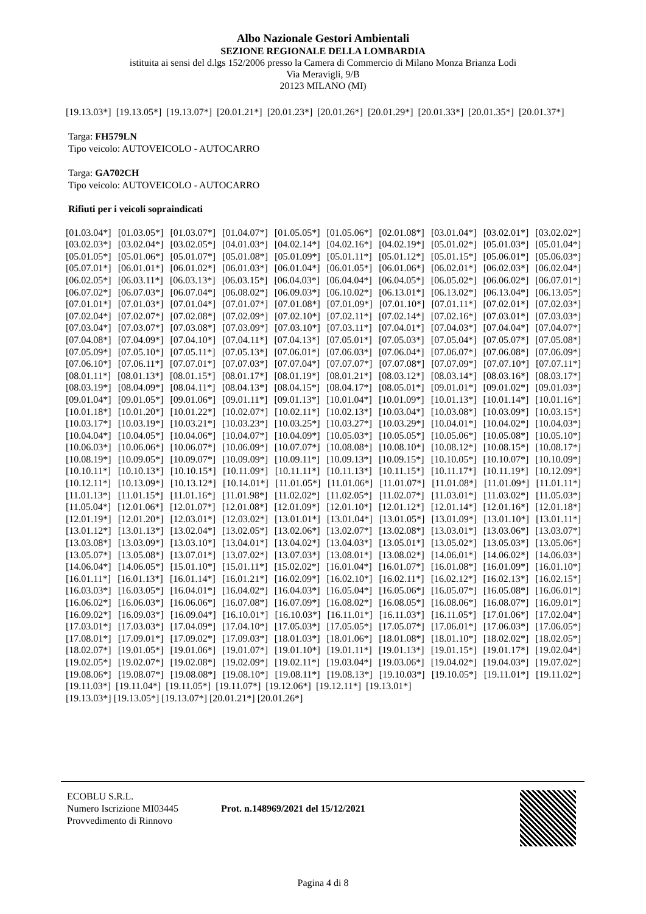Albo Nazionale Gestori Ambientali
SEZIONE REGIONALE DELLA LOMBARDIA
istituita ai sensi del d.lgs 152/2006 presso la Camera di Commercio di Milano Monza Brianza Lodi
Via Meravigli, 9/B
20123 MILANO (MI)
[19.13.03*] [19.13.05*] [19.13.07*] [20.01.21*] [20.01.23*] [20.01.26*] [20.01.29*] [20.01.33*] [20.01.35*] [20.01.37*]
Targa: FH579LN
Tipo veicolo: AUTOVEICOLO - AUTOCARRO
Targa: GA702CH
Tipo veicolo: AUTOVEICOLO - AUTOCARRO
Rifiuti per i veicoli sopraindicati
[01.03.04*] [01.03.05*] [01.03.07*] [01.04.07*] [01.05.05*] [01.05.06*] [02.01.08*] [03.01.04*] [03.02.01*] [03.02.02*] [03.02.03*] [03.02.04*] [03.02.05*] [04.01.03*] [04.02.14*] [04.02.16*] [04.02.19*] [05.01.02*] [05.01.03*] [05.01.04*] [05.01.05*] [05.01.06*] [05.01.07*] [05.01.08*] [05.01.09*] [05.01.11*] [05.01.12*] [05.01.15*] [05.06.01*] [05.06.03*] [05.07.01*] [06.01.01*] [06.01.02*] [06.01.03*] [06.01.04*] [06.01.05*] [06.01.06*] [06.02.01*] [06.02.03*] [06.02.04*] [06.02.05*] [06.03.11*] [06.03.13*] [06.03.15*] [06.04.03*] [06.04.04*] [06.04.05*] [06.05.02*] [06.06.02*] [06.07.01*] [06.07.02*] [06.07.03*] [06.07.04*] [06.08.02*] [06.09.03*] [06.10.02*] [06.13.01*] [06.13.02*] [06.13.04*] [06.13.05*] [07.01.01*] [07.01.03*] [07.01.04*] [07.01.07*] [07.01.08*] [07.01.09*] [07.01.10*] [07.01.11*] [07.02.01*] [07.02.03*] [07.02.04*] [07.02.07*] [07.02.08*] [07.02.09*] [07.02.10*] [07.02.11*] [07.02.14*] [07.02.16*] [07.03.01*] [07.03.03*] [07.03.04*] [07.03.07*] [07.03.08*] [07.03.09*] [07.03.10*] [07.03.11*] [07.04.01*] [07.04.03*] [07.04.04*] [07.04.07*] [07.04.08*] [07.04.09*] [07.04.10*] [07.04.11*] [07.04.13*] [07.05.01*] [07.05.03*] [07.05.04*] [07.05.07*] [07.05.08*] [07.05.09*] [07.05.10*] [07.05.11*] [07.05.13*] [07.06.01*] [07.06.03*] [07.06.04*] [07.06.07*] [07.06.08*] [07.06.09*] [07.06.10*] [07.06.11*] [07.07.01*] [07.07.03*] [07.07.04*] [07.07.07*] [07.07.08*] [07.07.09*] [07.07.10*] [07.07.11*] [08.01.11*] [08.01.13*] [08.01.15*] [08.01.17*] [08.01.19*] [08.01.21*] [08.03.12*] [08.03.14*] [08.03.16*] [08.03.17*] [08.03.19*] [08.04.09*] [08.04.11*] [08.04.13*] [08.04.15*] [08.04.17*] [08.05.01*] [09.01.01*] [09.01.02*] [09.01.03*] [09.01.04*] [09.01.05*] [09.01.06*] [09.01.11*] [09.01.13*] [10.01.04*] [10.01.09*] [10.01.13*] [10.01.14*] [10.01.16*] [10.01.18*] [10.01.20*] [10.01.22*] [10.02.07*] [10.02.11*] [10.02.13*] [10.03.04*] [10.03.08*] [10.03.09*] [10.03.15*] [10.03.17*] [10.03.19*] [10.03.21*] [10.03.23*] [10.03.25*] [10.03.27*] [10.03.29*] [10.04.01*] [10.04.02*] [10.04.03*] [10.04.04*] [10.04.05*] [10.04.06*] [10.04.07*] [10.04.09*] [10.05.03*] [10.05.05*] [10.05.06*] [10.05.08*] [10.05.10*] [10.06.03*] [10.06.06*] [10.06.07*] [10.06.09*] [10.07.07*] [10.08.08*] [10.08.10*] [10.08.12*] [10.08.15*] [10.08.17*] [10.08.19*] [10.09.05*] [10.09.07*] [10.09.09*] [10.09.11*] [10.09.13*] [10.09.15*] [10.10.05*] [10.10.07*] [10.10.09*] [10.10.11*] [10.10.13*] [10.10.15*] [10.11.09*] [10.11.11*] [10.11.13*] [10.11.15*] [10.11.17*] [10.11.19*] [10.12.09*] [10.12.11*] [10.13.09*] [10.13.12*] [10.14.01*] [11.01.05*] [11.01.06*] [11.01.07*] [11.01.08*] [11.01.09*] [11.01.11*] [11.01.13*] [11.01.15*] [11.01.16*] [11.01.98*] [11.02.02*] [11.02.05*] [11.02.07*] [11.03.01*] [11.03.02*] [11.05.03*] [11.05.04*] [12.01.06*] [12.01.07*] [12.01.08*] [12.01.09*] [12.01.10*] [12.01.12*] [12.01.14*] [12.01.16*] [12.01.18*] [12.01.19*] [12.01.20*] [12.03.01*] [12.03.02*] [13.01.01*] [13.01.04*] [13.01.05*] [13.01.09*] [13.01.10*] [13.01.11*] [13.01.12*] [13.01.13*] [13.02.04*] [13.02.05*] [13.02.06*] [13.02.07*] [13.02.08*] [13.03.01*] [13.03.06*] [13.03.07*] [13.03.08*] [13.03.09*] [13.03.10*] [13.04.01*] [13.04.02*] [13.04.03*] [13.05.01*] [13.05.02*] [13.05.03*] [13.05.06*] [13.05.07*] [13.05.08*] [13.07.01*] [13.07.02*] [13.07.03*] [13.08.01*] [13.08.02*] [14.06.01*] [14.06.02*] [14.06.03*] [14.06.04*] [14.06.05*] [15.01.10*] [15.01.11*] [15.02.02*] [16.01.04*] [16.01.07*] [16.01.08*] [16.01.09*] [16.01.10*] [16.01.11*] [16.01.13*] [16.01.14*] [16.01.21*] [16.02.09*] [16.02.10*] [16.02.11*] [16.02.12*] [16.02.13*] [16.02.15*] [16.03.03*] [16.03.05*] [16.04.01*] [16.04.02*] [16.04.03*] [16.05.04*] [16.05.06*] [16.05.07*] [16.05.08*] [16.06.01*] [16.06.02*] [16.06.03*] [16.06.06*] [16.07.08*] [16.07.09*] [16.08.02*] [16.08.05*] [16.08.06*] [16.08.07*] [16.09.01*] [16.09.02*] [16.09.03*] [16.09.04*] [16.10.01*] [16.10.03*] [16.11.01*] [16.11.03*] [16.11.05*] [17.01.06*] [17.02.04*] [17.03.01*] [17.03.03*] [17.04.09*] [17.04.10*] [17.05.03*] [17.05.05*] [17.05.07*] [17.06.01*] [17.06.03*] [17.06.05*] [17.08.01*] [17.09.01*] [17.09.02*] [17.09.03*] [18.01.03*] [18.01.06*] [18.01.08*] [18.01.10*] [18.02.02*] [18.02.05*] [18.02.07*] [19.01.05*] [19.01.06*] [19.01.07*] [19.01.10*] [19.01.11*] [19.01.13*] [19.01.15*] [19.01.17*] [19.02.04*] [19.02.05*] [19.02.07*] [19.02.08*] [19.02.09*] [19.02.11*] [19.03.04*] [19.03.06*] [19.04.02*] [19.04.03*] [19.07.02*] [19.08.06*] [19.08.07*] [19.08.08*] [19.08.10*] [19.08.11*] [19.08.13*] [19.10.03*] [19.10.05*] [19.11.01*] [19.11.02*] [19.11.03*] [19.11.04*] [19.11.05*] [19.11.07*] [19.12.06*] [19.12.11*] [19.13.01*]
[19.13.03*] [19.13.05*] [19.13.07*] [20.01.21*] [20.01.26*]
ECOBLU S.R.L.
Numero Iscrizione MI03445
Provvedimento di Rinnovo
Prot. n.148969/2021 del 15/12/2021
Pagina 4 di 8